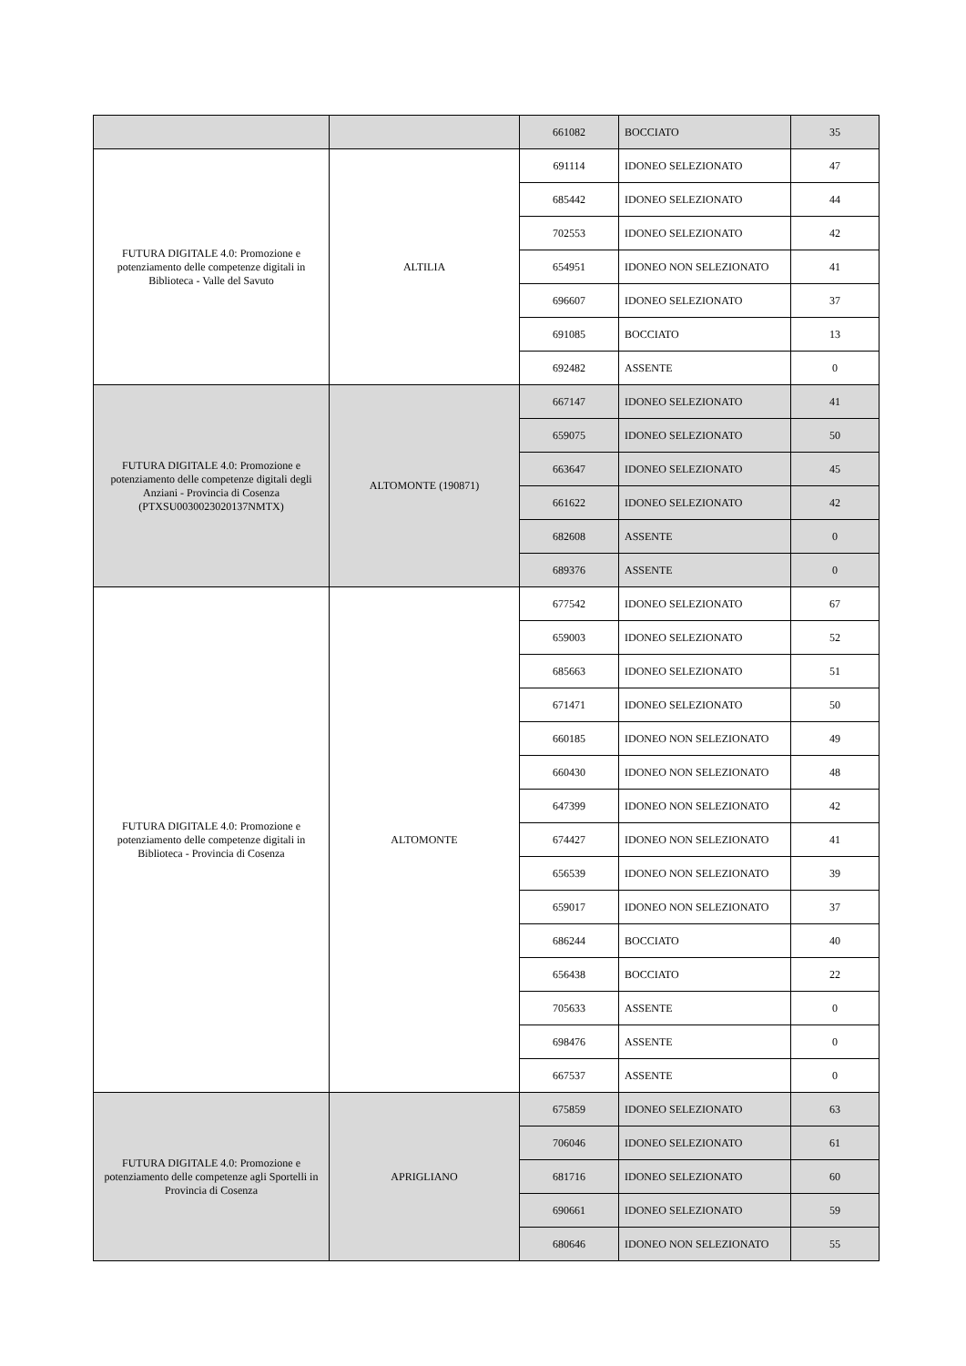| | | 661082 | BOCCIATO | 35 |
| FUTURA DIGITALE 4.0: Promozione e potenziamento delle competenze digitali in Biblioteca - Valle del Savuto | ALTILIA | 691114 | IDONEO SELEZIONATO | 47 |
| | | 685442 | IDONEO SELEZIONATO | 44 |
| | | 702553 | IDONEO SELEZIONATO | 42 |
| | | 654951 | IDONEO NON SELEZIONATO | 41 |
| | | 696607 | IDONEO SELEZIONATO | 37 |
| | | 691085 | BOCCIATO | 13 |
| | | 692482 | ASSENTE | 0 |
| FUTURA DIGITALE 4.0: Promozione e potenziamento delle competenze digitali degli Anziani - Provincia di Cosenza (PTXSU0030023020137NMTX) | ALTOMONTE (190871) | 667147 | IDONEO SELEZIONATO | 41 |
| | | 659075 | IDONEO SELEZIONATO | 50 |
| | | 663647 | IDONEO SELEZIONATO | 45 |
| | | 661622 | IDONEO SELEZIONATO | 42 |
| | | 682608 | ASSENTE | 0 |
| | | 689376 | ASSENTE | 0 |
| FUTURA DIGITALE 4.0: Promozione e potenziamento delle competenze digitali in Biblioteca - Provincia di Cosenza | ALTOMONTE | 677542 | IDONEO SELEZIONATO | 67 |
| | | 659003 | IDONEO SELEZIONATO | 52 |
| | | 685663 | IDONEO SELEZIONATO | 51 |
| | | 671471 | IDONEO SELEZIONATO | 50 |
| | | 660185 | IDONEO NON SELEZIONATO | 49 |
| | | 660430 | IDONEO NON SELEZIONATO | 48 |
| | | 647399 | IDONEO NON SELEZIONATO | 42 |
| | | 674427 | IDONEO NON SELEZIONATO | 41 |
| | | 656539 | IDONEO NON SELEZIONATO | 39 |
| | | 659017 | IDONEO NON SELEZIONATO | 37 |
| | | 686244 | BOCCIATO | 40 |
| | | 656438 | BOCCIATO | 22 |
| | | 705633 | ASSENTE | 0 |
| | | 698476 | ASSENTE | 0 |
| | | 667537 | ASSENTE | 0 |
| FUTURA DIGITALE 4.0: Promozione e potenziamento delle competenze agli Sportelli in Provincia di Cosenza | APRIGLIANO | 675859 | IDONEO SELEZIONATO | 63 |
| | | 706046 | IDONEO SELEZIONATO | 61 |
| | | 681716 | IDONEO SELEZIONATO | 60 |
| | | 690661 | IDONEO SELEZIONATO | 59 |
| | | 680646 | IDONEO NON SELEZIONATO | 55 |